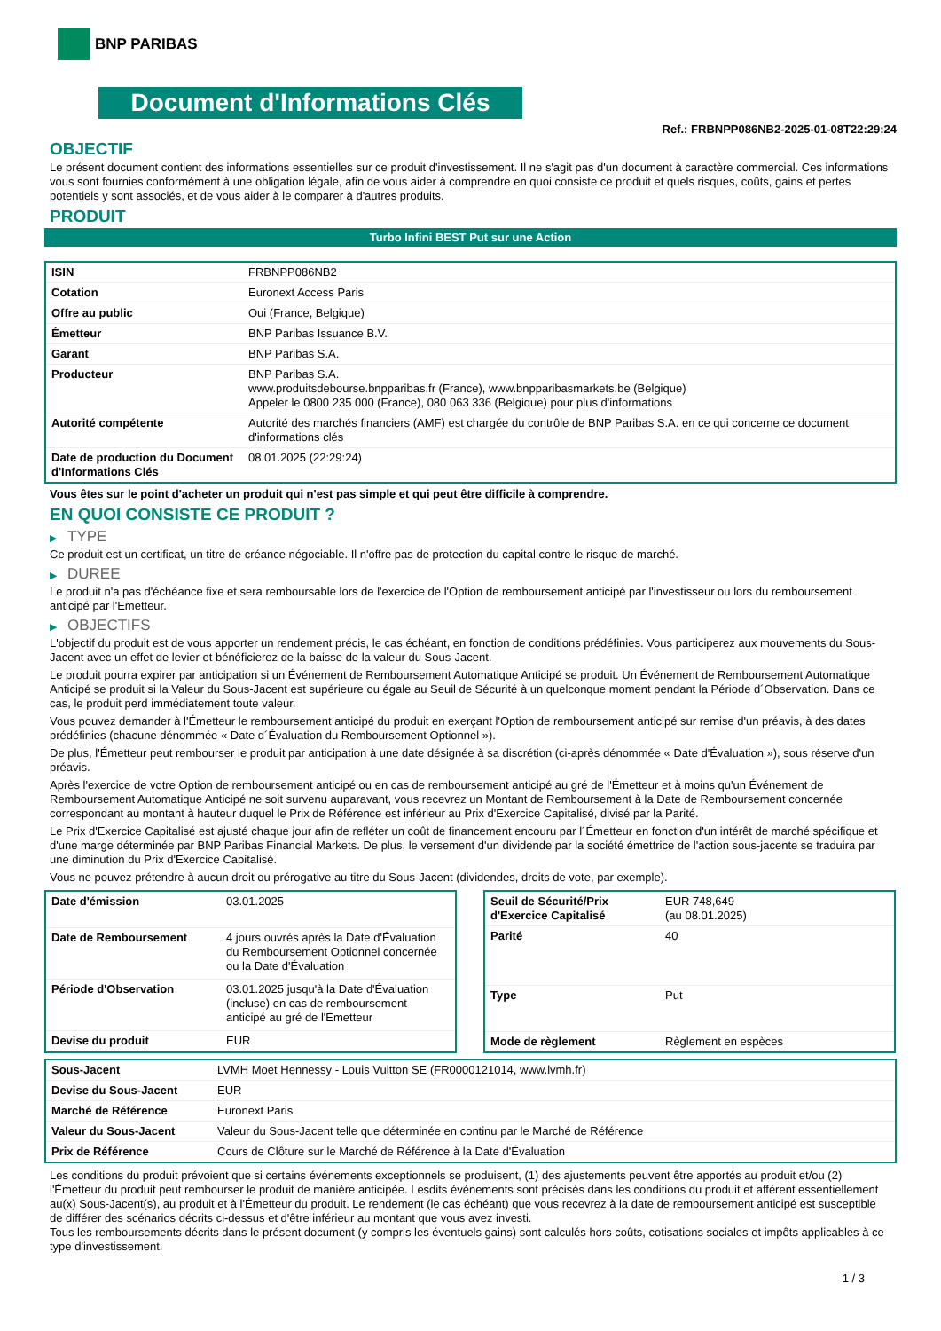BNP PARIBAS
Document d'Informations Clés
Ref.: FRBNPP086NB2-2025-01-08T22:29:24
OBJECTIF
Le présent document contient des informations essentielles sur ce produit d'investissement. Il ne s'agit pas d'un document à caractère commercial. Ces informations vous sont fournies conformément à une obligation légale, afin de vous aider à comprendre en quoi consiste ce produit et quels risques, coûts, gains et pertes potentiels y sont associés, et de vous aider à le comparer à d'autres produits.
PRODUIT
Turbo Infini BEST Put sur une Action
| ISIN | FRBNPP086NB2 |
| Cotation | Euronext Access Paris |
| Offre au public | Oui (France, Belgique) |
| Émetteur | BNP Paribas Issuance B.V. |
| Garant | BNP Paribas S.A. |
| Producteur | BNP Paribas S.A. www.produitsdebourse.bnpparibas.fr (France), www.bnpparibasmarkets.be (Belgique) Appeler le 0800 235 000 (France), 080 063 336 (Belgique) pour plus d'informations |
| Autorité compétente | Autorité des marchés financiers (AMF) est chargée du contrôle de BNP Paribas S.A. en ce qui concerne ce document d'informations clés |
| Date de production du Document d'Informations Clés | 08.01.2025 (22:29:24) |
Vous êtes sur le point d'acheter un produit qui n'est pas simple et qui peut être difficile à comprendre.
EN QUOI CONSISTE CE PRODUIT ?
▶ TYPE
Ce produit est un certificat, un titre de créance négociable. Il n'offre pas de protection du capital contre le risque de marché.
▶ DUREE
Le produit n'a pas d'échéance fixe et sera remboursable lors de l'exercice de l'Option de remboursement anticipé par l'investisseur ou lors du remboursement anticipé par l'Emetteur.
▶ OBJECTIFS
L'objectif du produit est de vous apporter un rendement précis, le cas échéant, en fonction de conditions prédéfinies. Vous participerez aux mouvements du Sous-Jacent avec un effet de levier et bénéficierez de la baisse de la valeur du Sous-Jacent.
Le produit pourra expirer par anticipation si un Événement de Remboursement Automatique Anticipé se produit. Un Événement de Remboursement Automatique Anticipé se produit si la Valeur du Sous-Jacent est supérieure ou égale au Seuil de Sécurité à un quelconque moment pendant la Période d´Observation. Dans ce cas, le produit perd immédiatement toute valeur.
Vous pouvez demander à l'Émetteur le remboursement anticipé du produit en exerçant l'Option de remboursement anticipé sur remise d'un préavis, à des dates prédéfinies (chacune dénommée « Date d´Évaluation du Remboursement Optionnel »).
De plus, l'Émetteur peut rembourser le produit par anticipation à une date désignée à sa discrétion (ci-après dénommée « Date d'Évaluation »), sous réserve d'un préavis.
Après l'exercice de votre Option de remboursement anticipé ou en cas de remboursement anticipé au gré de l'Émetteur et à moins qu'un Événement de Remboursement Automatique Anticipé ne soit survenu auparavant, vous recevrez un Montant de Remboursement à la Date de Remboursement concernée correspondant au montant à hauteur duquel le Prix de Référence est inférieur au Prix d'Exercice Capitalisé, divisé par la Parité.
Le Prix d'Exercice Capitalisé est ajusté chaque jour afin de refléter un coût de financement encouru par l´Émetteur en fonction d'un intérêt de marché spécifique et d'une marge déterminée par BNP Paribas Financial Markets. De plus, le versement d'un dividende par la société émettrice de l'action sous-jacente se traduira par une diminution du Prix d'Exercice Capitalisé.
Vous ne pouvez prétendre à aucun droit ou prérogative au titre du Sous-Jacent (dividendes, droits de vote, par exemple).
| Date d'émission | 03.01.2025 |
| Date de Remboursement | 4 jours ouvrés après la Date d'Évaluation du Remboursement Optionnel concernée ou la Date d'Évaluation |
| Période d'Observation | 03.01.2025 jusqu'à la Date d'Évaluation (incluse) en cas de remboursement anticipé au gré de l'Emetteur |
| Devise du produit | EUR |
| Seuil de Sécurité/Prix d'Exercice Capitalisé | EUR 748,649 (au 08.01.2025) |
| Parité | 40 |
| Type | Put |
| Mode de règlement | Règlement en espèces |
| Sous-Jacent | LVMH Moet Hennessy - Louis Vuitton SE (FR0000121014, www.lvmh.fr) |
| Devise du Sous-Jacent | EUR |
| Marché de Référence | Euronext Paris |
| Valeur du Sous-Jacent | Valeur du Sous-Jacent telle que déterminée en continu par le Marché de Référence |
| Prix de Référence | Cours de Clôture sur le Marché de Référence à la Date d'Évaluation |
Les conditions du produit prévoient que si certains événements exceptionnels se produisent, (1) des ajustements peuvent être apportés au produit et/ou (2) l'Émetteur du produit peut rembourser le produit de manière anticipée. Lesdits événements sont précisés dans les conditions du produit et afférent essentiellement au(x) Sous-Jacent(s), au produit et à l'Émetteur du produit. Le rendement (le cas échéant) que vous recevrez à la date de remboursement anticipé est susceptible de différer des scénarios décrits ci-dessus et d'être inférieur au montant que vous avez investi.
Tous les remboursements décrits dans le présent document (y compris les éventuels gains) sont calculés hors coûts, cotisations sociales et impôts applicables à ce type d'investissement.
1 / 3